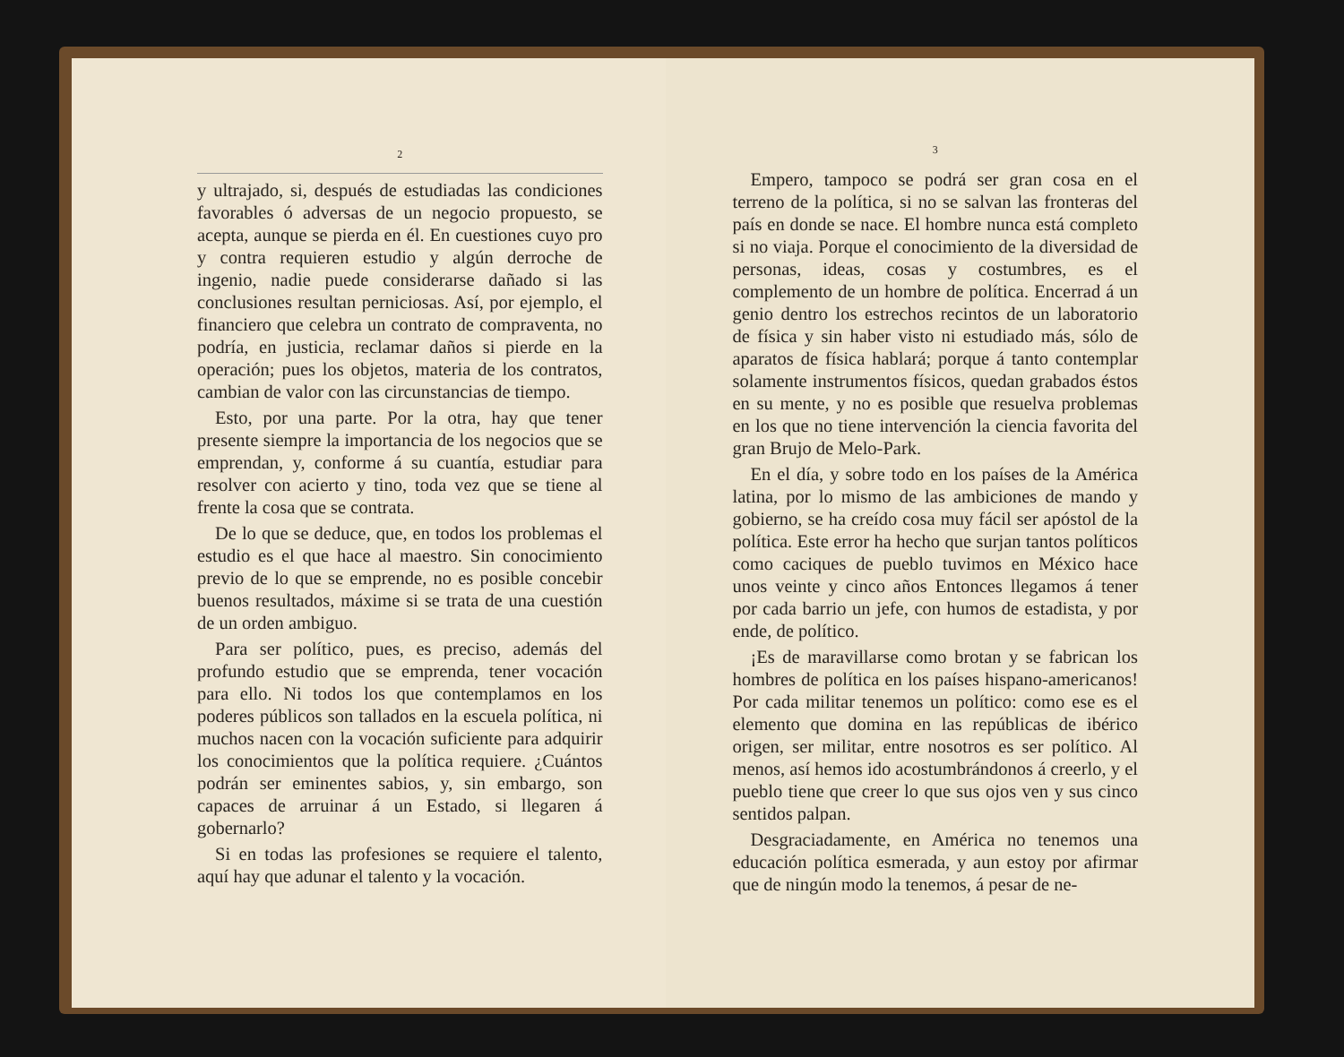2
y ultrajado, si, después de estudiadas las condiciones favorables ó adversas de un negocio propuesto, se acepta, aunque se pierda en él. En cuestiones cuyo pro y contra requieren estudio y algún derroche de ingenio, nadie puede considerarse dañado si las conclusiones resultan perniciosas. Así, por ejemplo, el financiero que celebra un contrato de compraventa, no podría, en justicia, reclamar daños si pierde en la operación; pues los objetos, materia de los contratos, cambian de valor con las circunstancias de tiempo.
Esto, por una parte. Por la otra, hay que tener presente siempre la importancia de los negocios que se emprendan, y, conforme á su cuantía, estudiar para resolver con acierto y tino, toda vez que se tiene al frente la cosa que se contrata.
De lo que se deduce, que, en todos los problemas el estudio es el que hace al maestro. Sin conocimiento previo de lo que se emprende, no es posible concebir buenos resultados, máxime si se trata de una cuestión de un orden ambiguo.
Para ser político, pues, es preciso, además del profundo estudio que se emprenda, tener vocación para ello. Ni todos los que contemplamos en los poderes públicos son tallados en la escuela política, ni muchos nacen con la vocación suficiente para adquirir los conocimientos que la política requiere. ¿Cuántos podrán ser eminentes sabios, y, sin embargo, son capaces de arruinar á un Estado, si llegaren á gobernarlo?
Si en todas las profesiones se requiere el talento, aquí hay que adunar el talento y la vocación.
3
Empero, tampoco se podrá ser gran cosa en el terreno de la política, si no se salvan las fronteras del país en donde se nace. El hombre nunca está completo si no viaja. Porque el conocimiento de la diversidad de personas, ideas, cosas y costumbres, es el complemento de un hombre de política. Encerrad á un genio dentro los estrechos recintos de un laboratorio de física y sin haber visto ni estudiado más, sólo de aparatos de física hablará; porque á tanto contemplar solamente instrumentos físicos, quedan grabados éstos en su mente, y no es posible que resuelva problemas en los que no tiene intervención la ciencia favorita del gran Brujo de Melo-Park.
En el día, y sobre todo en los países de la América latina, por lo mismo de las ambiciones de mando y gobierno, se ha creído cosa muy fácil ser apóstol de la política. Este error ha hecho que surjan tantos políticos como caciques de pueblo tuvimos en México hace unos veinte y cinco años Entonces llegamos á tener por cada barrio un jefe, con humos de estadista, y por ende, de político.
¡Es de maravillarse como brotan y se fabrican los hombres de política en los países hispano-americanos! Por cada militar tenemos un político: como ese es el elemento que domina en las repúblicas de ibérico origen, ser militar, entre nosotros es ser político. Al menos, así hemos ido acostumbrándonos á creerlo, y el pueblo tiene que creer lo que sus ojos ven y sus cinco sentidos palpan.
Desgraciadamente, en América no tenemos una educación política esmerada, y aun estoy por afirmar que de ningún modo la tenemos, á pesar de ne-